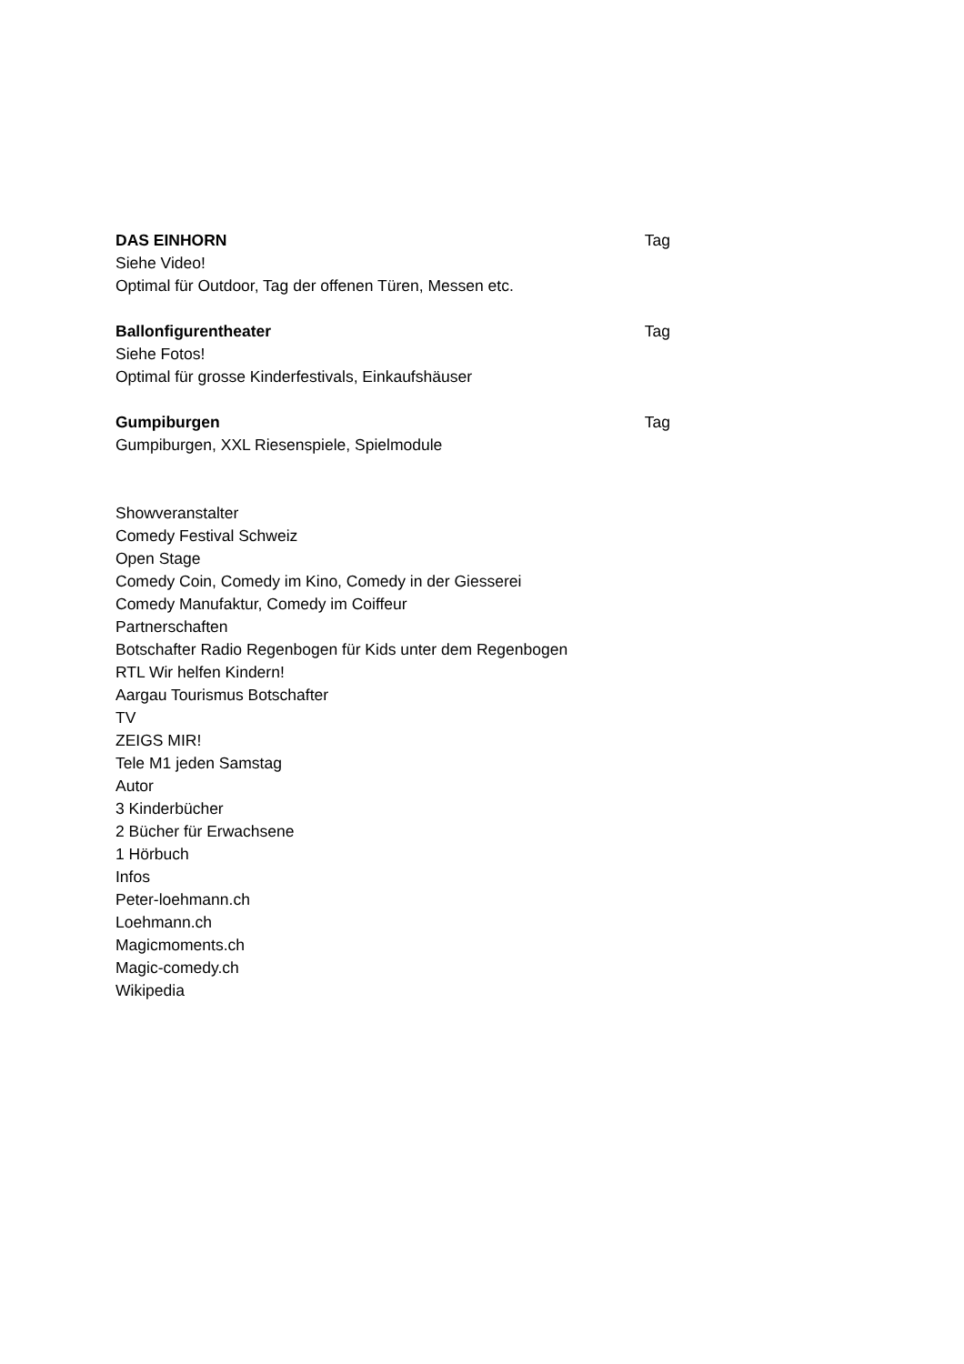DAS EINHORN Tag
Siehe Video!
Optimal für Outdoor, Tag der offenen Türen, Messen etc.
Ballonfigurentheater Tag
Siehe Fotos!
Optimal für grosse Kinderfestivals, Einkaufshäuser
Gumpiburgen Tag
Gumpiburgen, XXL Riesenspiele, Spielmodule
Showveranstalter
Comedy Festival Schweiz
Open Stage
Comedy Coin, Comedy im Kino, Comedy in der Giesserei
Comedy Manufaktur, Comedy im Coiffeur
Partnerschaften
Botschafter Radio Regenbogen für Kids unter dem Regenbogen
RTL Wir helfen Kindern!
Aargau Tourismus Botschafter
TV
ZEIGS MIR!
Tele M1 jeden Samstag
Autor
3 Kinderbücher
2 Bücher für Erwachsene
1 Hörbuch
Infos
Peter-loehmann.ch
Loehmann.ch
Magicmoments.ch
Magic-comedy.ch
Wikipedia